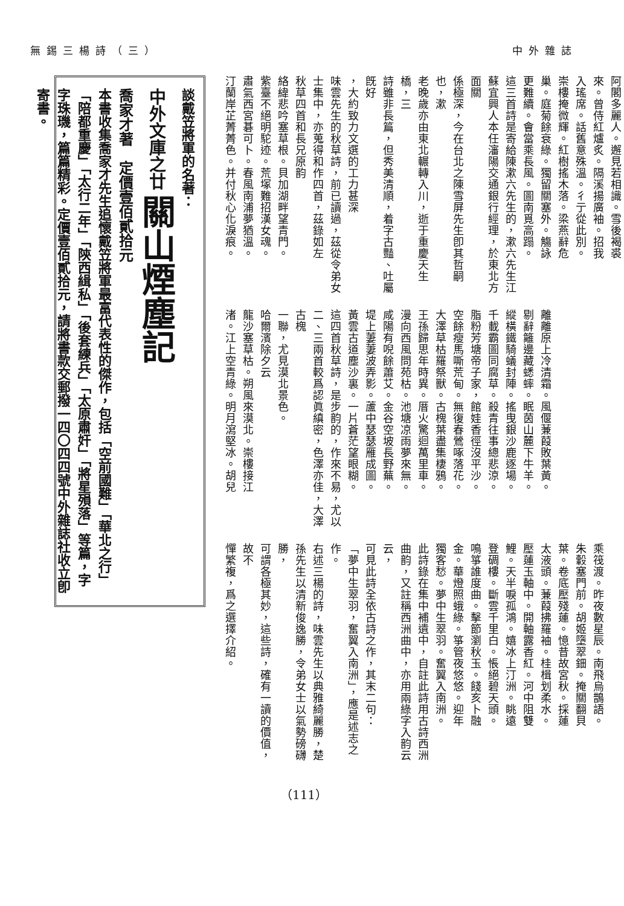中外雜誌 無錫三楊詩（三）
阿閣多麗人。邂見若相識。雪後褐裘
來。曾侍紅爐炙。隔溪揚廣袖。招我
入瑤席。話舊意殊溫。彳亍從此別。
崇樓掩微輝。紅樹搖木落。梁燕辭危
巢。庭菊餘衰綠。獨留關塞外。觴詠
更難續。會當乘長風。圖南覓高蹋。
這三首詩是寄給陳漱六先生的，漱六先生江
蘇宜興人本任瀋陽交通銀行經理，於東北方面關
係極深，今在台北之陳雪屏先生卽其哲嗣也，漱
老晚歲亦由東北輾轉入川，逝于重慶天生橋，三
詩雖非長篇，但秀美清順，着字古豔、吐屬旣好
，大約致力文選的工力甚深
味雲先生的秋草詩，前已讀過，茲從令弟女
士集中，亦蒐得和作四首，茲錄如左
秋草四首和長兄原韵
絡緯悲吟塞草根。貝加湖畔望青門。
紫臺不絕明駝迹。荒塚難招漢女魂。
肅氣西宮碁可卜。春風南浦夢猶溫。
汀蘭岸芷菁菁色。并付秋心化淚痕。
離離原上冷清霜。風偃蒹葭敗葉黃。
剔辭籬邊藏蟋蟀。眠茵山麓下牛羊。
縱橫鐵騎蟻封陣。搖曳銀沙鹿逐場。
千載霸圖同腐草。殺青往事總悲涼。
脂粉芳塘帝子家，館娃香徑沒平沙。
空餘瘦馬嘶荒甸。無復春鶯啄落花。
大澤草枯羅祭獸。古槐葉盡集棲鴉。
王孫歸思年時異。厝火驚迴萬里車。
漫向西風問苑枯。池塘凉雨夢來無。
咸陽有唲餘蕭艾。金谷空坡長野蕪。
堤上萋萋波弄影。蘆中瑟瑟雁成圖。
黃雲古道塵沙裏。一片蒼茫望眼糊。
這四首秋草詩，是步韵的，作來不易，尤以
二、三兩首較爲認眞縝密，色澤亦佳，大澤古槐
一聯，尤見漠北景色。
哈爾濱除夕云
龍沙塞草枯。朔風來漠北。崇樓接江
渚。江上空青綠。明月瀉堅冰。胡兒
乘筏渡。昨夜數星辰。南飛烏鵲語。
朱轂塞門前。胡姬墮翠鈿。掩關翻貝
葉。卷底壓殘蓮。憶昔故宮秋。採蓮
太液頭。蒹葭拂羅袖。桂楫划柔水。
壓蓮玉軸中。開軸露香紅。河中阻雙
鯉。天半唳孤鴻。嬉冰上汀洲。眺遠
登碉樓。斷雲千里白。悵絕碧天頭。
鳴箏誰度曲。擊節瀏秋玉。餞亥卜融
金。華燈照蛾綠。箏管夜悠悠。迎年
獨客愁。夢中生翠羽。奮翼入南洲。
此詩錄在集中補遺中，自註此詩用古詩西洲
曲韵，又註稱西洲曲中，亦用兩綠字入韵云云，
可見此詩全依古詩之作，其末二句：
「夢中生翠羽，奮翼入南洲」，應是述志之
作。
右述三楊的詩，味雲先生以典雅綺麗勝，楚
孫先生以清新俊逸勝，令弟女士以氣勢磅礴勝，
可謂各極其妙，這些詩，確有一讀的價值，故不
憚繁複，爲之選擇介紹。
談戴笠將軍的名著：
中外文庫之廿 關山煙塵記
喬家才著　定價壹佰貳拾元
本書收集喬家才先生追懷戴笠將軍最富代表性的傑作，包括「空前國難」「華北之行」「陪都重慶」「太行二年」「陝西緝私」「後套練兵」「太原肅奸」「將星殞落」等篇，字字珠璣，篇篇精彩。定價壹佰貳拾元，請將書款交郵撥一四〇四四號中外雜誌社收立卽寄書。
（111）